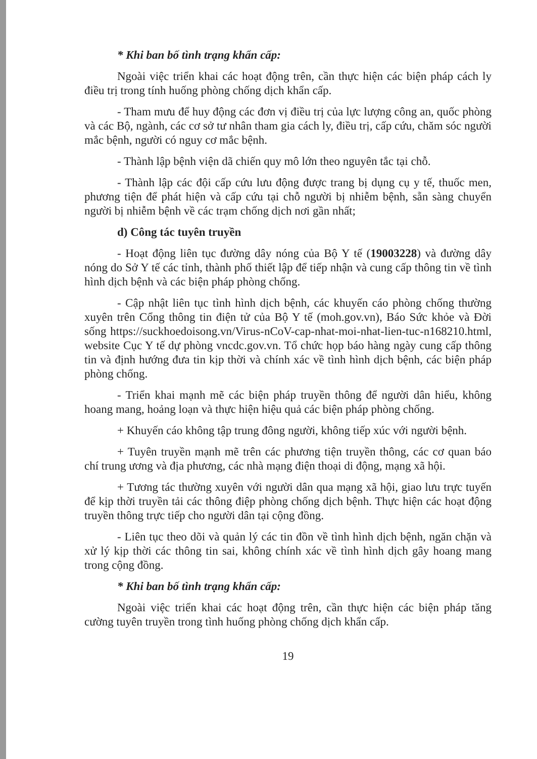* Khi ban bố tình trạng khẩn cấp:
Ngoài việc triển khai các hoạt động trên, cần thực hiện các biện pháp cách ly điều trị trong tính huống phòng chống dịch khẩn cấp.
- Tham mưu để huy động các đơn vị điều trị của lực lượng công an, quốc phòng và các Bộ, ngành, các cơ sở tư nhân tham gia cách ly, điều trị, cấp cứu, chăm sóc người mắc bệnh, người có nguy cơ mắc bệnh.
- Thành lập bệnh viện dã chiến quy mô lớn theo nguyên tắc tại chỗ.
- Thành lập các đội cấp cứu lưu động được trang bị dụng cụ y tế, thuốc men, phương tiện để phát hiện và cấp cứu tại chỗ người bị nhiễm bệnh, sẵn sàng chuyển người bị nhiễm bệnh về các trạm chống dịch nơi gần nhất;
d) Công tác tuyên truyền
- Hoạt động liên tục đường dây nóng của Bộ Y tế (19003228) và đường dây nóng do Sở Y tế các tỉnh, thành phố thiết lập để tiếp nhận và cung cấp thông tin về tình hình dịch bệnh và các biện pháp phòng chống.
- Cập nhật liên tục tình hình dịch bệnh, các khuyến cáo phòng chống thường xuyên trên Cổng thông tin điện tử của Bộ Y tế (moh.gov.vn), Báo Sức khỏe và Đời sống https://suckhoedoisong.vn/Virus-nCoV-cap-nhat-moi-nhat-lien-tuc-n168210.html, website Cục Y tế dự phòng vncdc.gov.vn. Tổ chức họp báo hàng ngày cung cấp thông tin và định hướng đưa tin kịp thời và chính xác về tình hình dịch bệnh, các biện pháp phòng chống.
- Triển khai mạnh mẽ các biện pháp truyền thông để người dân hiểu, không hoang mang, hoảng loạn và thực hiện hiệu quả các biện pháp phòng chống.
+ Khuyến cáo không tập trung đông người, không tiếp xúc với người bệnh.
+ Tuyên truyền mạnh mẽ trên các phương tiện truyền thông, các cơ quan báo chí trung ương và địa phương, các nhà mạng điện thoại di động, mạng xã hội.
+ Tương tác thường xuyên với người dân qua mạng xã hội, giao lưu trực tuyến để kịp thời truyền tải các thông điệp phòng chống dịch bệnh. Thực hiện các hoạt động truyền thông trực tiếp cho người dân tại cộng đồng.
- Liên tục theo dõi và quản lý các tin đồn về tình hình dịch bệnh, ngăn chặn và xử lý kịp thời các thông tin sai, không chính xác về tình hình dịch gây hoang mang trong cộng đồng.
* Khi ban bố tình trạng khẩn cấp:
Ngoài việc triển khai các hoạt động trên, cần thực hiện các biện pháp tăng cường tuyên truyền trong tình huống phòng chống dịch khẩn cấp.
19